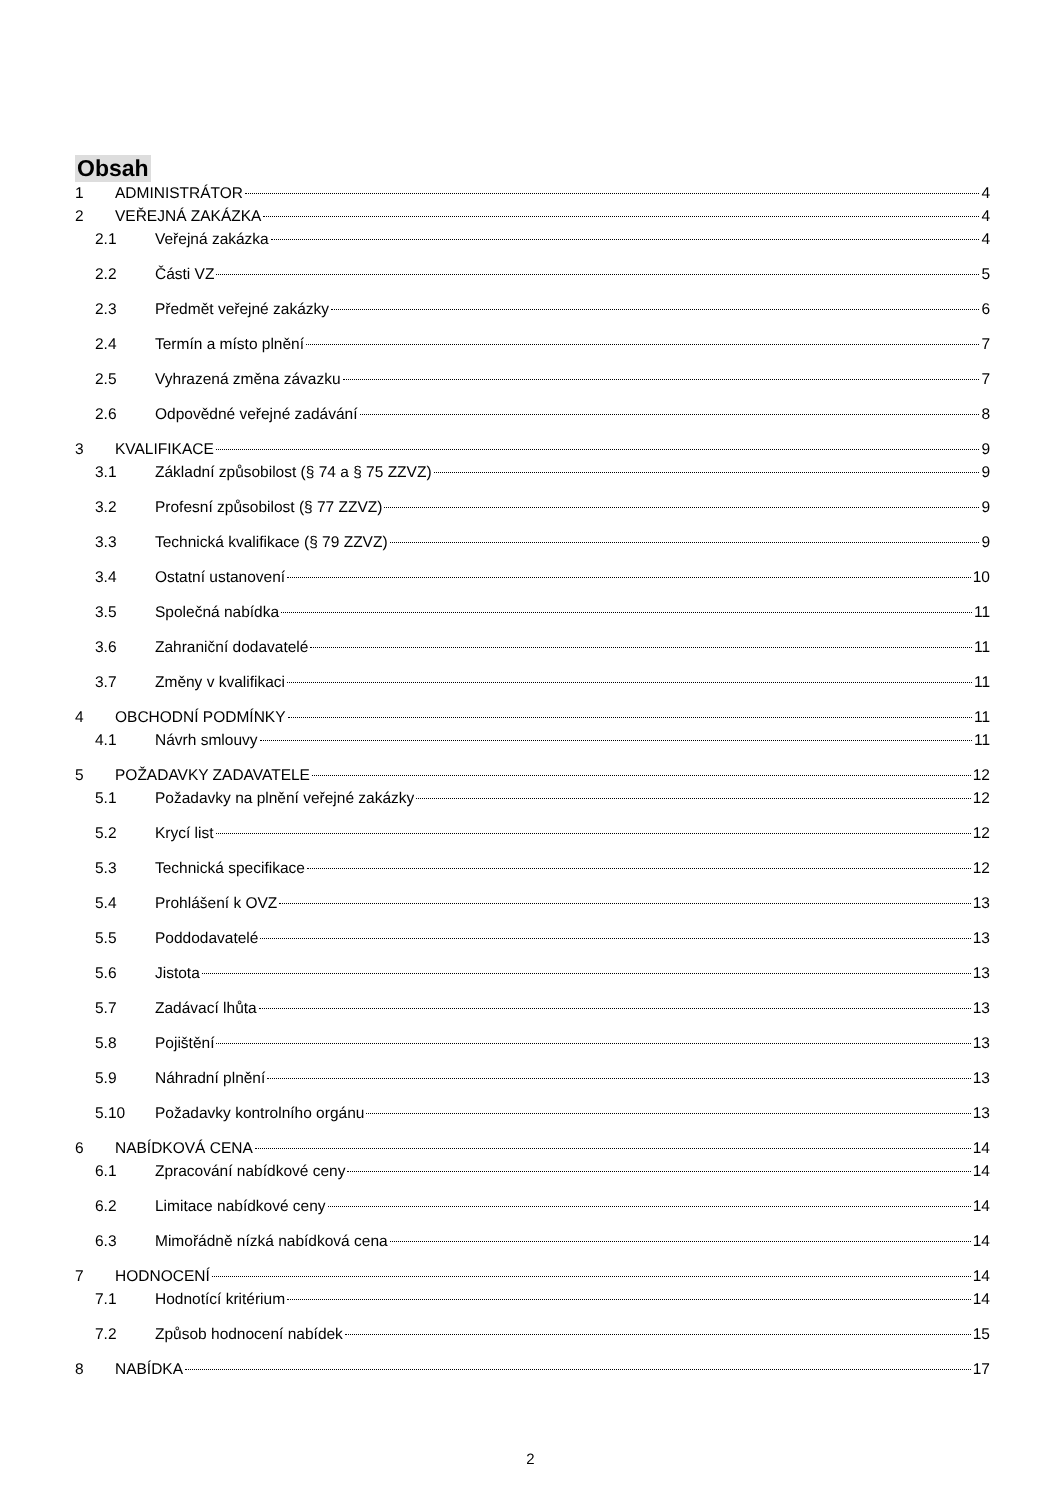Obsah
1 ADMINISTRÁTOR 4
2 VEŘEJNÁ ZAKÁZKA 4
2.1 Veřejná zakázka 4
2.2 Části VZ 5
2.3 Předmět veřejné zakázky 6
2.4 Termín a místo plnění 7
2.5 Vyhrazená změna závazku 7
2.6 Odpovědné veřejné zadávání 8
3 KVALIFIKACE 9
3.1 Základní způsobilost (§ 74 a § 75 ZZVZ) 9
3.2 Profesní způsobilost (§ 77 ZZVZ) 9
3.3 Technická kvalifikace (§ 79 ZZVZ) 9
3.4 Ostatní ustanovení 10
3.5 Společná nabídka 11
3.6 Zahraniční dodavatelé 11
3.7 Změny v kvalifikaci 11
4 OBCHODNÍ PODMÍNKY 11
4.1 Návrh smlouvy 11
5 POŽADAVKY ZADAVATELE 12
5.1 Požadavky na plnění veřejné zakázky 12
5.2 Krycí list 12
5.3 Technická specifikace 12
5.4 Prohlášení k OVZ 13
5.5 Poddodavatelé 13
5.6 Jistota 13
5.7 Zadávací lhůta 13
5.8 Pojištění 13
5.9 Náhradní plnění 13
5.10 Požadavky kontrolního orgánu 13
6 NABÍDKOVÁ CENA 14
6.1 Zpracování nabídkové ceny 14
6.2 Limitace nabídkové ceny 14
6.3 Mimořádně nízká nabídková cena 14
7 HODNOCENÍ 14
7.1 Hodnotící kritérium 14
7.2 Způsob hodnocení nabídek 15
8 NABÍDKA 17
2